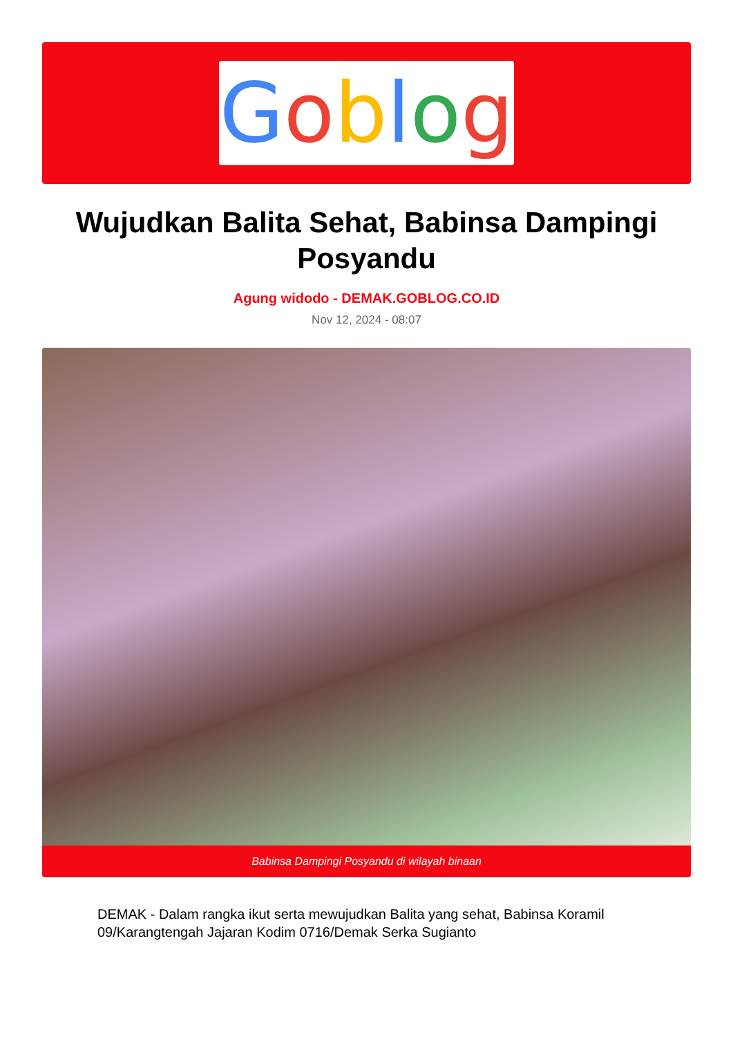Goblog
Wujudkan Balita Sehat, Babinsa Dampingi Posyandu
Agung widodo - DEMAK.GOBLOG.CO.ID
Nov 12, 2024 - 08:07
Babinsa Dampingi Posyandu di wilayah binaan
DEMAK - Dalam rangka ikut serta mewujudkan Balita yang sehat, Babinsa Koramil 09/Karangtengah Jajaran Kodim 0716/Demak Serka Sugianto